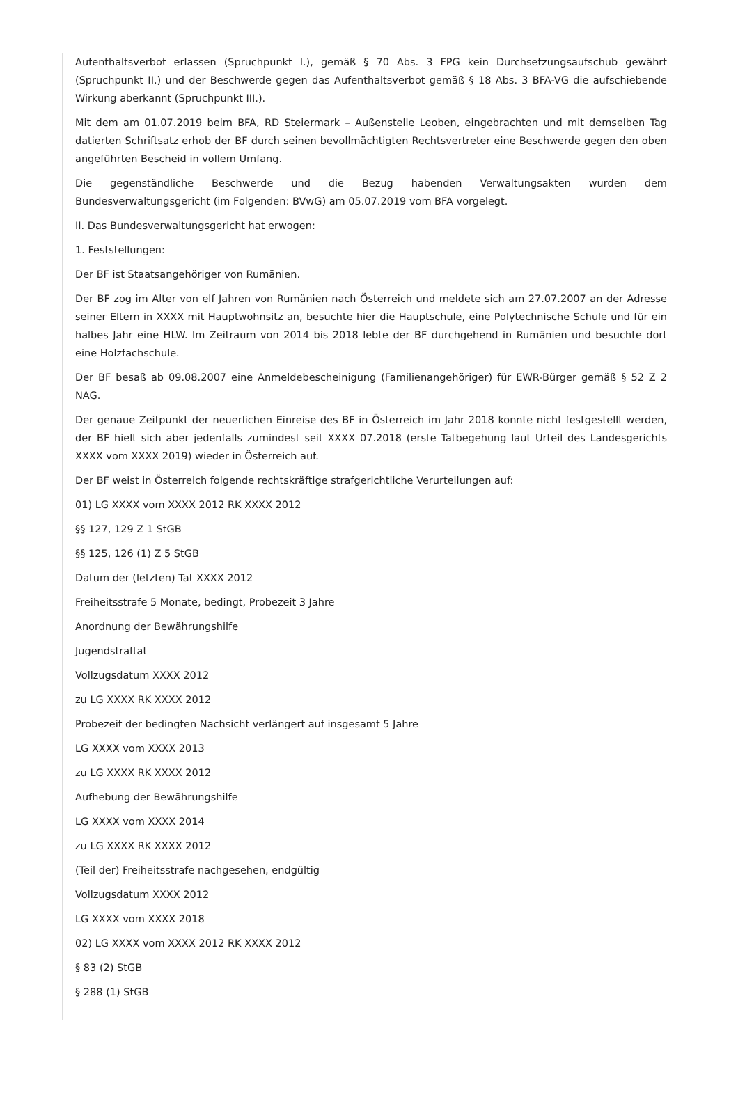Aufenthaltsverbot erlassen (Spruchpunkt I.), gemäß § 70 Abs. 3 FPG kein Durchsetzungsaufschub gewährt (Spruchpunkt II.) und der Beschwerde gegen das Aufenthaltsverbot gemäß § 18 Abs. 3 BFA-VG die aufschiebende Wirkung aberkannt (Spruchpunkt III.).
Mit dem am 01.07.2019 beim BFA, RD Steiermark – Außenstelle Leoben, eingebrachten und mit demselben Tag datierten Schriftsatz erhob der BF durch seinen bevollmächtigten Rechtsvertreter eine Beschwerde gegen den oben angeführten Bescheid in vollem Umfang.
Die gegenständliche Beschwerde und die Bezug habenden Verwaltungsakten wurden dem Bundesverwaltungsgericht (im Folgenden: BVwG) am 05.07.2019 vom BFA vorgelegt.
II. Das Bundesverwaltungsgericht hat erwogen:
1. Feststellungen:
Der BF ist Staatsangehöriger von Rumänien.
Der BF zog im Alter von elf Jahren von Rumänien nach Österreich und meldete sich am 27.07.2007 an der Adresse seiner Eltern in XXXX mit Hauptwohnsitz an, besuchte hier die Hauptschule, eine Polytechnische Schule und für ein halbes Jahr eine HLW. Im Zeitraum von 2014 bis 2018 lebte der BF durchgehend in Rumänien und besuchte dort eine Holzfachschule.
Der BF besaß ab 09.08.2007 eine Anmeldebescheinigung (Familienangehöriger) für EWR-Bürger gemäß § 52 Z 2 NAG.
Der genaue Zeitpunkt der neuerlichen Einreise des BF in Österreich im Jahr 2018 konnte nicht festgestellt werden, der BF hielt sich aber jedenfalls zumindest seit XXXX 07.2018 (erste Tatbegehung laut Urteil des Landesgerichts XXXX vom XXXX 2019) wieder in Österreich auf.
Der BF weist in Österreich folgende rechtskräftige strafgerichtliche Verurteilungen auf:
01) LG XXXX vom XXXX 2012 RK XXXX 2012
§§ 127, 129 Z 1 StGB
§§ 125, 126 (1) Z 5 StGB
Datum der (letzten) Tat XXXX 2012
Freiheitsstrafe 5 Monate, bedingt, Probezeit 3 Jahre
Anordnung der Bewährungshilfe
Jugendstraftat
Vollzugsdatum XXXX 2012
zu LG XXXX RK XXXX 2012
Probezeit der bedingten Nachsicht verlängert auf insgesamt 5 Jahre
LG XXXX vom XXXX 2013
zu LG XXXX RK XXXX 2012
Aufhebung der Bewährungshilfe
LG XXXX vom XXXX 2014
zu LG XXXX RK XXXX 2012
(Teil der) Freiheitsstrafe nachgesehen, endgültig
Vollzugsdatum XXXX 2012
LG XXXX vom XXXX 2018
02) LG XXXX vom XXXX 2012 RK XXXX 2012
§ 83 (2) StGB
§ 288 (1) StGB